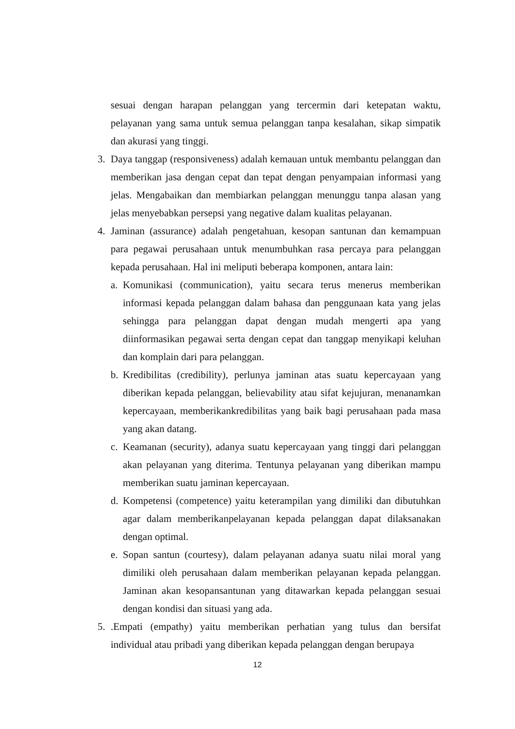sesuai dengan harapan pelanggan yang tercermin dari ketepatan waktu, pelayanan yang sama untuk semua pelanggan tanpa kesalahan, sikap simpatik dan akurasi yang tinggi.
3. Daya tanggap (responsiveness) adalah kemauan untuk membantu pelanggan dan memberikan jasa dengan cepat dan tepat dengan penyampaian informasi yang jelas. Mengabaikan dan membiarkan pelanggan menunggu tanpa alasan yang jelas menyebabkan persepsi yang negative dalam kualitas pelayanan.
4. Jaminan (assurance) adalah pengetahuan, kesopan santunan dan kemampuan para pegawai perusahaan untuk menumbuhkan rasa percaya para pelanggan kepada perusahaan. Hal ini meliputi beberapa komponen, antara lain:
a.
Komunikasi (communication), yaitu secara terus menerus memberikan informasi kepada pelanggan dalam bahasa dan penggunaan kata yang jelas sehingga para pelanggan dapat dengan mudah mengerti apa yang diinformasikan pegawai serta dengan cepat dan tanggap menyikapi keluhan dan komplain dari para pelanggan.
b.
Kredibilitas (credibility), perlunya jaminan atas suatu kepercayaan yang diberikan kepada pelanggan, believability atau sifat kejujuran, menanamkan kepercayaan, memberikankredibilitas yang baik bagi perusahaan pada masa yang akan datang.
c.
Keamanan (security), adanya suatu kepercayaan yang tinggi dari pelanggan akan pelayanan yang diterima. Tentunya pelayanan yang diberikan mampu memberikan suatu jaminan kepercayaan.
d.
Kompetensi (competence) yaitu keterampilan yang dimiliki dan dibutuhkan agar dalam memberikanpelayanan kepada pelanggan dapat dilaksanakan dengan optimal.
e.
Sopan santun (courtesy), dalam pelayanan adanya suatu nilai moral yang dimiliki oleh perusahaan dalam memberikan pelayanan kepada pelanggan. Jaminan akan kesopansantunan yang ditawarkan kepada pelanggan sesuai dengan kondisi dan situasi yang ada.
5. .Empati (empathy) yaitu memberikan perhatian yang tulus dan bersifat individual atau pribadi yang diberikan kepada pelanggan dengan berupaya
12